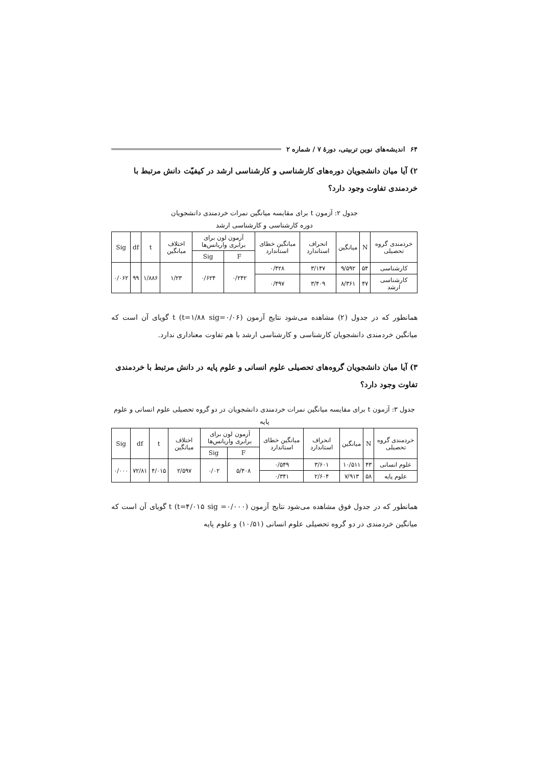۶۴ اندیشه‌های نوین تربیتی، دورهٔ ۷ / شماره ۲
۲) آیا میان دانشجویان دوره‌های کارشناسی و کارشناسی ارشد در کیفیّت دانش مرتبط با خردمندی تفاوت وجود دارد؟
جدول ۲: آزمون t برای مقایسه میانگین نمرات خردمندی دانشجویان
دوره کارشناسی و کارشناسی ارشد
| خردمندی گروه تحصیلی | N | میانگین | انحراف استاندارد | میانگین خطای استاندارد | آزمون لون برای برابری واریانس‌ها | | اختلاف میانگین | t | df | Sig |
| --- | --- | --- | --- | --- | --- | --- | --- | --- | --- | --- |
| | | | | | F | Sig | | | | |
| کارشناسی | ۵۴ | ۹/۵۹۲ | ۳/۱۴۷ | ۰/۴۲۸ | ۰/۲۴۲ | ۰/۶۲۴ | ۱/۲۳ | ۱/۸۸۶ | ۹۹ | ۰/۰۶۲ |
| کارشناسی ارشد | ۴۷ | ۸/۳۶۱ | ۳/۴۰۹ | ۰/۴۹۷ | | | | | | |
همانطور که در جدول (۲) مشاهده می‌شود نتایج آزمون t (t=۱/۸۸ sig=۰/۰۶) گویای آن است که میانگین خردمندی دانشجویان کارشناسی و کارشناسی ارشد با هم تفاوت معناداری ندارد.
۳) آیا میان دانشجویان گروه‌های تحصیلی علوم انسانی و علوم پایه در دانش مرتبط با خردمندی تفاوت وجود دارد؟
جدول ۳: آزمون t برای مقایسه میانگین نمرات خردمندی دانشجویان در دو گروه تحصیلی علوم انسانی و علوم پایه
| خردمندی گروه تحصیلی | N | میانگین | انحراف استاندارد | میانگین خطای استاندارد | آزمون لون برای برابری واریانس‌ها | | اختلاف میانگین | t | df | Sig |
| --- | --- | --- | --- | --- | --- | --- | --- | --- | --- | --- |
| | | | | | F | Sig | | | | |
| علوم انسانی | ۴۳ | ۱۰/۵۱۱ | ۳/۶۰۱ | ۰/۵۴۹ | ۵/۴۰۸ | ۰/۰۲ | ۲/۵۹۷ | ۴/۰۱۵ | ۷۲/۸۱ | ۰/۰۰۰ |
| علوم پایه | ۵۸ | ۷/۹۱۳ | ۲/۶۰۴ | ۰/۳۴۱ | | | | | | |
همانطور که در جدول فوق مشاهده می‌شود نتایج آزمون t (t=۴/۰۱۵ sig =۰/۰۰۰) گویای آن است که میانگین خردمندی در دو گروه تحصیلی علوم انسانی (۱۰/۵۱) و علوم پایه